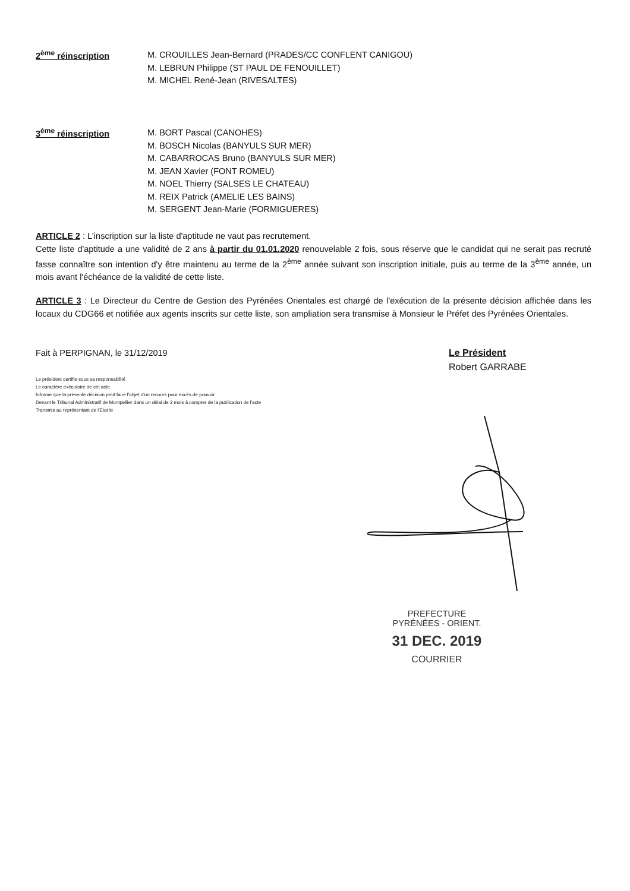2<sup>ème</sup> réinscription
M. CROUILLES Jean-Bernard (PRADES/CC CONFLENT CANIGOU)
M. LEBRUN Philippe (ST PAUL DE FENOUILLET)
M. MICHEL René-Jean (RIVESALTES)
3<sup>ème</sup> réinscription
M. BORT Pascal (CANOHES)
M. BOSCH Nicolas (BANYULS SUR MER)
M. CABARROCAS Bruno (BANYULS SUR MER)
M. JEAN Xavier (FONT ROMEU)
M. NOEL Thierry (SALSES LE CHATEAU)
M. REIX Patrick (AMELIE LES BAINS)
M. SERGENT Jean-Marie (FORMIGUERES)
ARTICLE 2 : L'inscription sur la liste d'aptitude ne vaut pas recrutement.
Cette liste d'aptitude a une validité de 2 ans à partir du 01.01.2020 renouvelable 2 fois, sous réserve que le candidat qui ne serait pas recruté fasse connaître son intention d'y être maintenu au terme de la 2<sup>ème</sup> année suivant son inscription initiale, puis au terme de la 3<sup>ème</sup> année, un mois avant l'échéance de la validité de cette liste.
ARTICLE 3 : Le Directeur du Centre de Gestion des Pyrénées Orientales est chargé de l'exécution de la présente décision affichée dans les locaux du CDG66 et notifiée aux agents inscrits sur cette liste, son ampliation sera transmise à Monsieur le Préfet des Pyrénées Orientales.
Fait à PERPIGNAN, le 31/12/2019
Le Président
Robert GARRABE
Le président certifie sous sa responsabilité
Le caractère exécutoire de cet acte,
Informe que la présente décision peut faire l'objet d'un recours pour excès de pouvoir
Devant le Tribunal Administratif de Montpellier dans un délai de 2 mois à compter de la publication de l'acte
Transmis au représentant de l'Etat le
PREFECTURE
PYRÉNÉES - ORIENT.
31 DEC. 2019
COURRIER